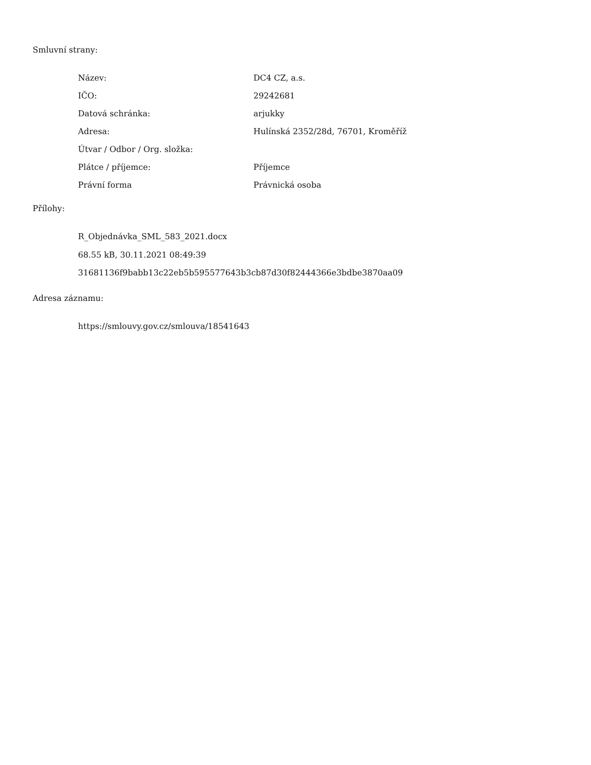Smluvní strany:
| Název: | DC4 CZ, a.s. |
| IČO: | 29242681 |
| Datová schránka: | arjukky |
| Adresa: | Hulínská 2352/28d, 76701, Kroměříž |
| Útvar / Odbor / Org. složka: | |
| Plátce / příjemce: | Příjemce |
| Právní forma | Právnická osoba |
Přílohy:
R_Objednávka_SML_583_2021.docx
68.55 kB, 30.11.2021 08:49:39
31681136f9babb13c22eb5b595577643b3cb87d30f82444366e3bdbe3870aa09
Adresa záznamu:
https://smlouvy.gov.cz/smlouva/18541643